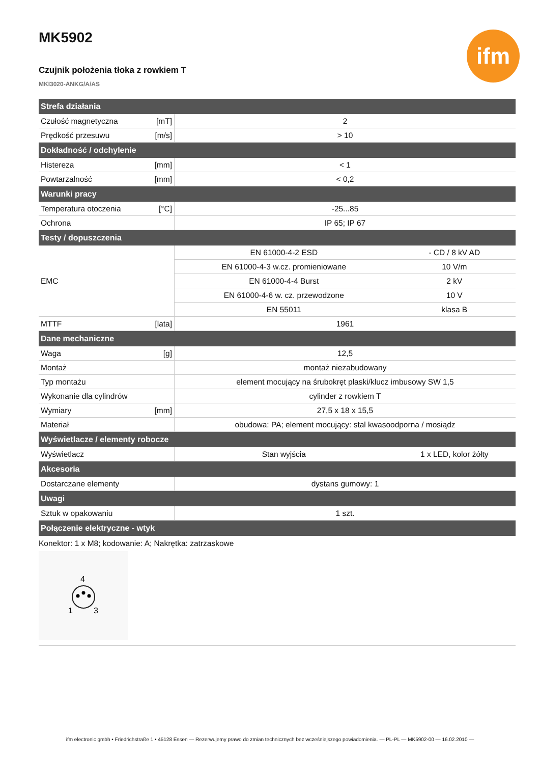MK5902
Czujnik położenia tłoka z rowkiem T
MKI3020-ANKG/A/AS
ifm
| Strefa działania | | | |
| --- | --- | --- | --- |
| Czułość magnetyczna | [mT] | 2 | |
| Prędkość przesuwu | [m/s] | > 10 | |
| Dokładność / odchylenie | | | |
| Histereza | [mm] | < 1 | |
| Powtarzalność | [mm] | < 0,2 | |
| Warunki pracy | | | |
| Temperatura otoczenia | [°C] | -25...85 | |
| Ochrona | | IP 65; IP 67 | |
| Testy / dopuszczenia | | | |
| EMC | | EN 61000-4-2 ESD | - CD / 8 kV AD |
| | | EN 61000-4-3 w.cz. promieniowane | 10 V/m |
| | | EN 61000-4-4 Burst | 2 kV |
| | | EN 61000-4-6 w. cz. przewodzone | 10 V |
| | | EN 55011 | klasa B |
| MTTF | [lata] | 1961 | |
| Dane mechaniczne | | | |
| Waga | [g] | 12,5 | |
| Montaż | | montaż niezabudowany | |
| Typ montażu | | element mocujący na śrubokręt płaski/klucz imbusowy SW 1,5 | |
| Wykonanie dla cylindrów | | cylinder z rowkiem T | |
| Wymiary | [mm] | 27,5 x 18 x 15,5 | |
| Materiał | | obudowa: PA; element mocujący: stal kwasoodporna / mosiądz | |
| Wyświetlacze / elementy robocze | | | |
| Wyświetlacz | | Stan wyjścia | 1 x LED, kolor żółty |
| Akcesoria | | | |
| Dostarczane elementy | | dystans gumowy: 1 | |
| Uwagi | | | |
| Sztuk w opakowaniu | | 1 szt. | |
| Połączenie elektryczne - wtyk | | | |
| Konektor: 1 x M8; kodowanie: A; Nakrętka: zatrzaskowe 4 1 3 | | | |
ifm electronic gmbh • Friedrichstraße 1 • 45128 Essen — Rezerwujemy prawo do zmian technicznych bez wcześniejszego powiadomienia. — PL-PL — MK5902-00 — 16.02.2010 —